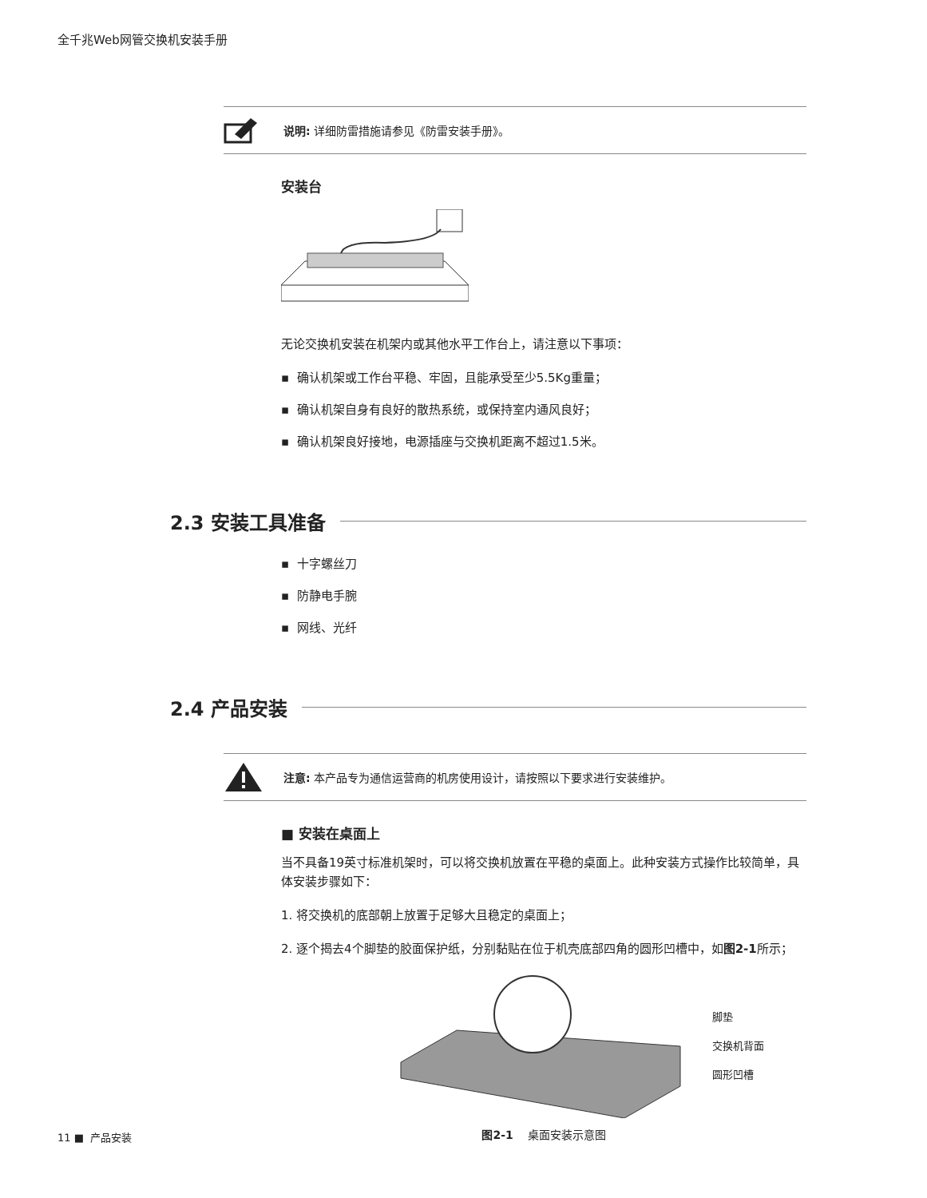全千兆Web网管交换机安装手册
说明: 详细防雷措施请参见《防雷安装手册》。
安装台
无论交换机安装在机架内或其他水平工作台上，请注意以下事项：
▪ 确认机架或工作台平稳、牢固，且能承受至少5.5Kg重量；
▪ 确认机架自身有良好的散热系统，或保持室内通风良好；
▪ 确认机架良好接地，电源插座与交换机距离不超过1.5米。
2.3 安装工具准备
▪ 十字螺丝刀
▪ 防静电手腕
▪ 网线、光纤
2.4 产品安装
注意: 本产品专为通信运营商的机房使用设计，请按照以下要求进行安装维护。
■ 安装在桌面上
当不具备19英寸标准机架时，可以将交换机放置在平稳的桌面上。此种安装方式操作比较简单，具体安装步骤如下：
1. 将交换机的底部朝上放置于足够大且稳定的桌面上；
2. 逐个揭去4个脚垫的胶面保护纸，分别黏贴在位于机壳底部四角的圆形凹槽中，如图2-1所示；
脚垫
交换机背面
圆形凹槽
图2-1 桌面安装示意图
11 ■ 产品安装